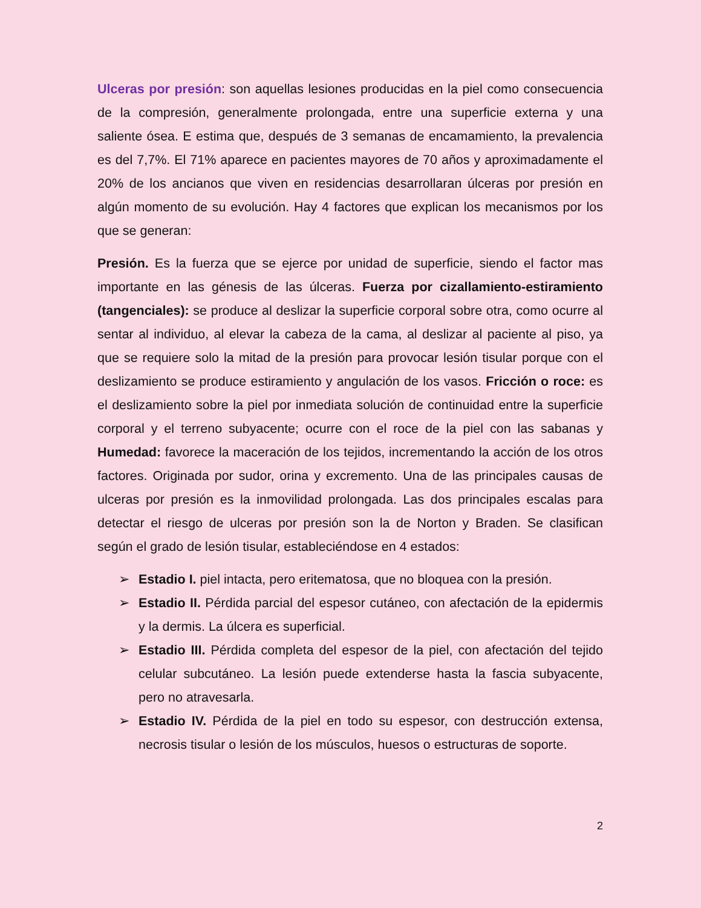Ulceras por presión: son aquellas lesiones producidas en la piel como consecuencia de la compresión, generalmente prolongada, entre una superficie externa y una saliente ósea. E estima que, después de 3 semanas de encamamiento, la prevalencia es del 7,7%. El 71% aparece en pacientes mayores de 70 años y aproximadamente el 20% de los ancianos que viven en residencias desarrollaran úlceras por presión en algún momento de su evolución. Hay 4 factores que explican los mecanismos por los que se generan:
Presión. Es la fuerza que se ejerce por unidad de superficie, siendo el factor mas importante en las génesis de las úlceras. Fuerza por cizallamiento-estiramiento (tangenciales): se produce al deslizar la superficie corporal sobre otra, como ocurre al sentar al individuo, al elevar la cabeza de la cama, al deslizar al paciente al piso, ya que se requiere solo la mitad de la presión para provocar lesión tisular porque con el deslizamiento se produce estiramiento y angulación de los vasos. Fricción o roce: es el deslizamiento sobre la piel por inmediata solución de continuidad entre la superficie corporal y el terreno subyacente; ocurre con el roce de la piel con las sabanas y Humedad: favorece la maceración de los tejidos, incrementando la acción de los otros factores. Originada por sudor, orina y excremento. Una de las principales causas de ulceras por presión es la inmovilidad prolongada. Las dos principales escalas para detectar el riesgo de ulceras por presión son la de Norton y Braden. Se clasifican según el grado de lesión tisular, estableciéndose en 4 estados:
➢ Estadio I. piel intacta, pero eritematosa, que no bloquea con la presión.
➢ Estadio II. Pérdida parcial del espesor cutáneo, con afectación de la epidermis y la dermis. La úlcera es superficial.
➢ Estadio III. Pérdida completa del espesor de la piel, con afectación del tejido celular subcutáneo. La lesión puede extenderse hasta la fascia subyacente, pero no atravesarla.
➢ Estadio IV. Pérdida de la piel en todo su espesor, con destrucción extensa, necrosis tisular o lesión de los músculos, huesos o estructuras de soporte.
2